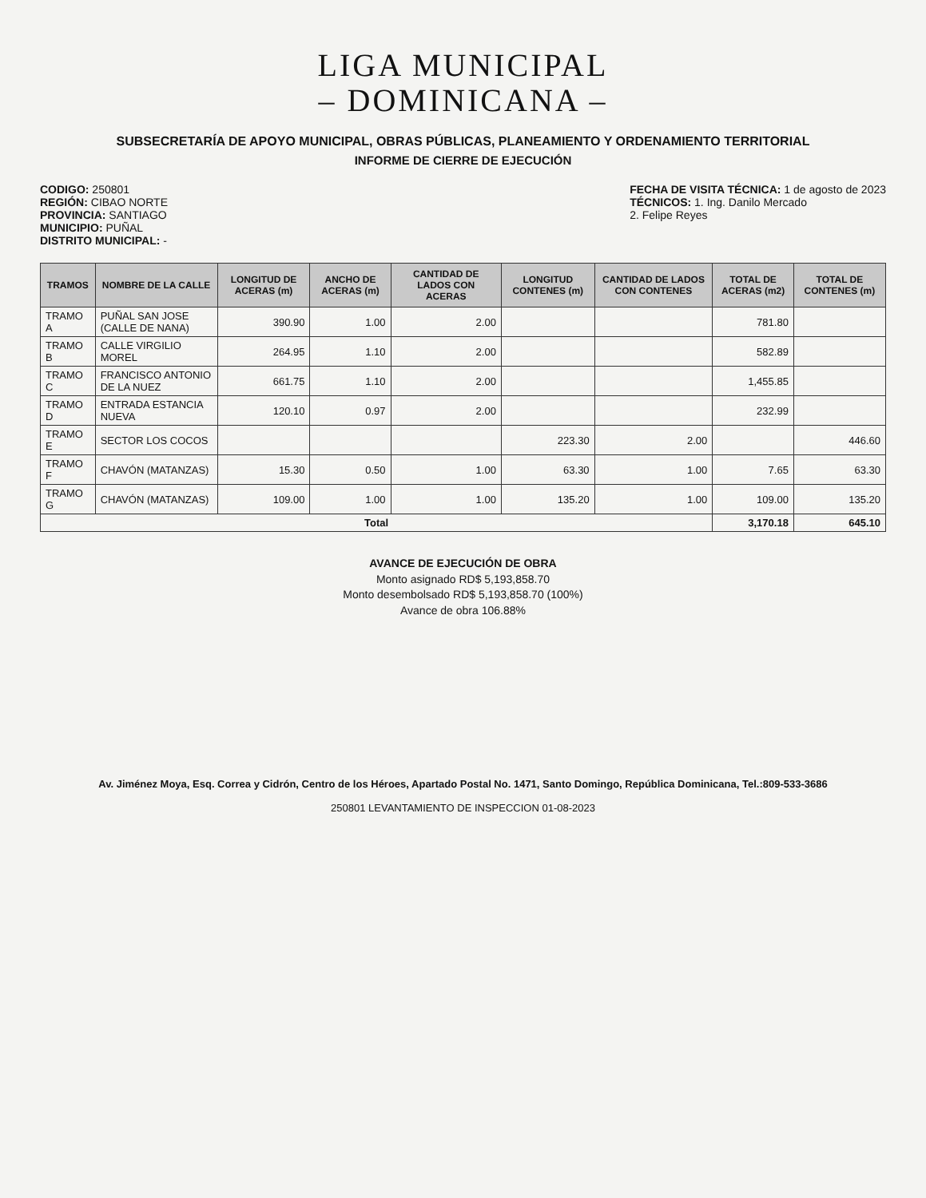LIGA MUNICIPAL
– DOMINICANA –
SUBSECRETARÍA DE APOYO MUNICIPAL, OBRAS PÚBLICAS, PLANEAMIENTO Y ORDENAMIENTO TERRITORIAL
INFORME DE CIERRE DE EJECUCIÓN
CODIGO: 250801
REGIÓN: CIBAO NORTE
PROVINCIA: SANTIAGO
MUNICIPIO: PUÑAL
DISTRITO MUNICIPAL: -
FECHA DE VISITA TÉCNICA: 1 de agosto de 2023
TÉCNICOS: 1. Ing. Danilo Mercado
2. Felipe Reyes
| TRAMOS | NOMBRE DE LA CALLE | LONGITUD DE ACERAS (m) | ANCHO DE ACERAS (m) | CANTIDAD DE LADOS CON ACERAS | LONGITUD CONTENES (m) | CANTIDAD DE LADOS CON CONTENES | TOTAL DE ACERAS (m2) | TOTAL DE CONTENES (m) |
| --- | --- | --- | --- | --- | --- | --- | --- | --- |
| TRAMO A | PUÑAL SAN JOSE (CALLE DE NANA) | 390.90 | 1.00 | 2.00 | | | 781.80 | |
| TRAMO B | CALLE VIRGILIO MOREL | 264.95 | 1.10 | 2.00 | | | 582.89 | |
| TRAMO C | FRANCISCO ANTONIO DE LA NUEZ | 661.75 | 1.10 | 2.00 | | | 1,455.85 | |
| TRAMO D | ENTRADA ESTANCIA NUEVA | 120.10 | 0.97 | 2.00 | | | 232.99 | |
| TRAMO E | SECTOR LOS COCOS | | | | 223.30 | 2.00 | | 446.60 |
| TRAMO F | CHAVÓN (MATANZAS) | 15.30 | 0.50 | 1.00 | 63.30 | 1.00 | 7.65 | 63.30 |
| TRAMO G | CHAVÓN (MATANZAS) | 109.00 | 1.00 | 1.00 | 135.20 | 1.00 | 109.00 | 135.20 |
| Total | | | | | | | 3,170.18 | 645.10 |
AVANCE DE EJECUCIÓN DE OBRA
Monto asignado RD$ 5,193,858.70
Monto desembolsado RD$ 5,193,858.70 (100%)
Avance de obra 106.88%
Av. Jiménez Moya, Esq. Correa y Cidrón, Centro de los Héroes, Apartado Postal No. 1471, Santo Domingo, República Dominicana, Tel.:809-533-3686
250801 LEVANTAMIENTO DE INSPECCION 01-08-2023